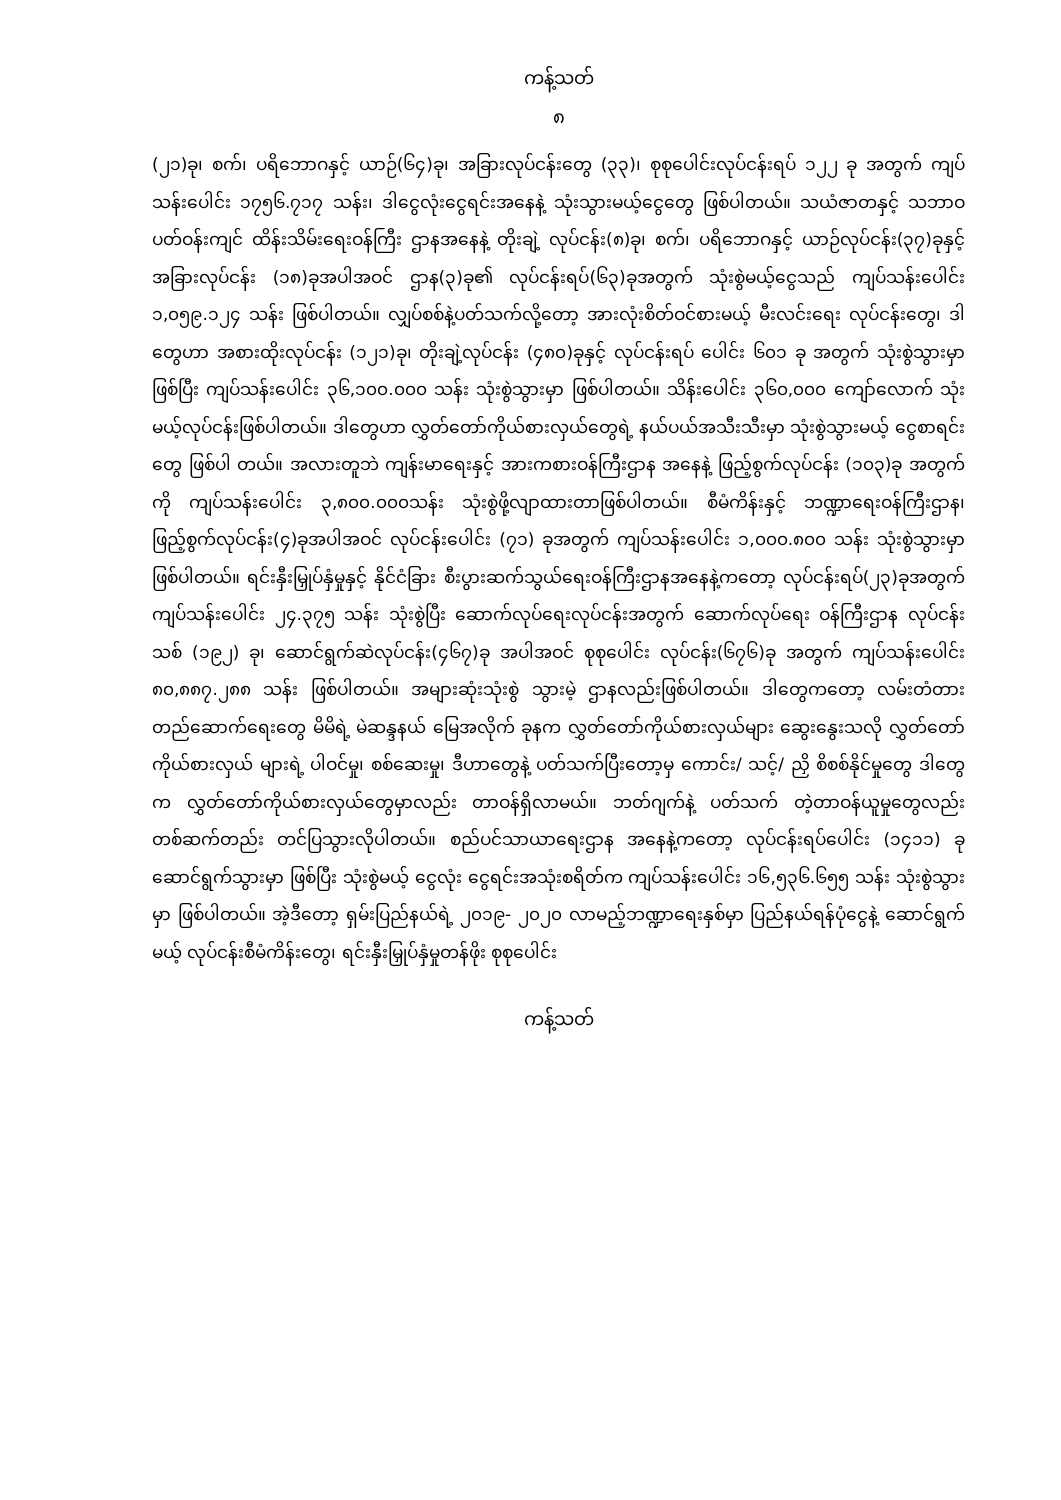ကန့်သတ်
၈
(၂၁)ခု၊ စက်၊ ပရိဘောဂနှင့် ယာဉ်(၆၄)ခု၊ အခြားလုပ်ငန်းတွေ (၃၃)၊ စုစုပေါင်းလုပ်ငန်းရပ် ၁၂၂ ခု အတွက် ကျပ်သန်းပေါင်း ၁၇၅၆.၇၁၇ သန်း၊ ဒါငွေလုံးငွေရင်းအနေနဲ့ သုံးသွားမယ့်ငွေတွေ ဖြစ်ပါတယ်။ သယံဇာတနှင့် သဘာဝပတ်ဝန်းကျင် ထိန်းသိမ်းရေးဝန်ကြီး ဌာနအနေနဲ့ တိုးချဲ့ လုပ်ငန်း(၈)ခု၊ စက်၊ ပရိဘောဂနှင့် ယာဉ်လုပ်ငန်း(၃၇)ခုနှင့် အခြားလုပ်ငန်း (၁၈)ခုအပါအဝင် ဌာန(၃)ခု၏ လုပ်ငန်းရပ်(၆၃)ခုအတွက် သုံးစွဲမယ့်ငွေသည် ကျပ်သန်းပေါင်း ၁,၀၅၉.၁၂၄ သန်း ဖြစ်ပါတယ်။ လျှပ်စစ်နဲ့ပတ်သက်လို့တော့ အားလုံးစိတ်ဝင်စားမယ့် မီးလင်းရေး လုပ်ငန်းတွေ၊ ဒါတွေဟာ အစားထိုးလုပ်ငန်း (၁၂၁)ခု၊ တိုးချဲ့လုပ်ငန်း (၄၈၀)ခုနှင့် လုပ်ငန်းရပ် ပေါင်း ၆၀၁ ခု အတွက် သုံးစွဲသွားမှာဖြစ်ပြီး ကျပ်သန်းပေါင်း ၃၆,၁၀၀.၀၀၀ သန်း သုံးစွဲသွားမှာ ဖြစ်ပါတယ်။ သိန်းပေါင်း ၃၆၀,၀၀၀ ကျော်လောက် သုံးမယ့်လုပ်ငန်းဖြစ်ပါတယ်။ ဒါတွေဟာ လွှတ်တော်ကိုယ်စားလှယ်တွေရဲ့ နယ်ပယ်အသီးသီးမှာ သုံးစွဲသွားမယ့် ငွေစာရင်းတွေ ဖြစ်ပါ တယ်။ အလားတူဘဲ ကျန်းမာရေးနှင့် အားကစားဝန်ကြီးဌာန အနေနဲ့ ဖြည့်စွက်လုပ်ငန်း (၁၀၃)ခု အတွက်ကို ကျပ်သန်းပေါင်း ၃,၈၀၀.၀၀၀သန်း သုံးစွဲဖို့လျာထားတာဖြစ်ပါတယ်။ စီမံကိန်းနှင့် ဘဏ္ဍာရေးဝန်ကြီးဌာန၊ ဖြည့်စွက်လုပ်ငန်း(၄)ခုအပါအဝင် လုပ်ငန်းပေါင်း (၇၁) ခုအတွက် ကျပ်သန်းပေါင်း ၁,၀၀၀.၈၀၀ သန်း သုံးစွဲသွားမှာ ဖြစ်ပါတယ်။ ရင်းနှီးမြှုပ်နှံမှုနှင့် နိုင်ငံခြား စီးပွားဆက်သွယ်ရေးဝန်ကြီးဌာနအနေနဲ့ကတော့ လုပ်ငန်းရပ်(၂၃)ခုအတွက် ကျပ်သန်းပေါင်း ၂၄.၃၇၅ သန်း သုံးစွဲပြီး ဆောက်လုပ်ရေးလုပ်ငန်းအတွက် ဆောက်လုပ်ရေး ဝန်ကြီးဌာန လုပ်ငန်းသစ် (၁၉၂) ခု၊ ဆောင်ရွက်ဆဲလုပ်ငန်း(၄၆၇)ခု အပါအဝင် စုစုပေါင်း လုပ်ငန်း(၆၇၆)ခု အတွက် ကျပ်သန်းပေါင်း ၈၀,၈၈၇.၂၈၈ သန်း ဖြစ်ပါတယ်။ အများဆုံးသုံးစွဲ သွားမဲ့ ဌာနလည်းဖြစ်ပါတယ်။ ဒါတွေကတော့ လမ်းတံတားတည်ဆောက်ရေးတွေ မိမိရဲ့ မဲဆန္ဒနယ် မြေအလိုက် ခုနက လွှတ်တော်ကိုယ်စားလှယ်များ ဆွေးနွေးသလို လွှတ်တော် ကိုယ်စားလှယ် များရဲ့ ပါဝင်မှု၊ စစ်ဆေးမှု၊ ဒီဟာတွေနဲ့ ပတ်သက်ပြီးတော့မှ ကောင်း/ သင့်/ ညှိ စိစစ်နိုင်မှုတွေ ဒါတွေက လွှတ်တော်ကိုယ်စားလှယ်တွေမှာလည်း တာဝန်ရှိလာမယ်။ ဘတ်ဂျက်နဲ့ ပတ်သက် တဲ့တာဝန်ယူမှုတွေလည်း တစ်ဆက်တည်း တင်ပြသွားလိုပါတယ်။ စည်ပင်သာယာရေးဌာန အနေနဲ့ကတော့ လုပ်ငန်းရပ်ပေါင်း (၁၄၁၁) ခု ဆောင်ရွက်သွားမှာ ဖြစ်ပြီး သုံးစွဲမယ့် ငွေလုံး ငွေရင်းအသုံးစရိတ်က ကျပ်သန်းပေါင်း ၁၆,၅၃၆.၆၅၅ သန်း သုံးစွဲသွားမှာ ဖြစ်ပါတယ်။ အဲ့ဒီတော့ ရှမ်းပြည်နယ်ရဲ့ ၂၀၁၉- ၂၀၂၀ လာမည့်ဘဏ္ဍာရေးနှစ်မှာ ပြည်နယ်ရန်ပုံငွေနဲ့ ဆောင်ရွက်မယ့် လုပ်ငန်းစီမံကိန်းတွေ၊ ရင်းနှီးမြှုပ်နှံမှုတန်ဖိုး စုစုပေါင်း
ကန့်သတ်